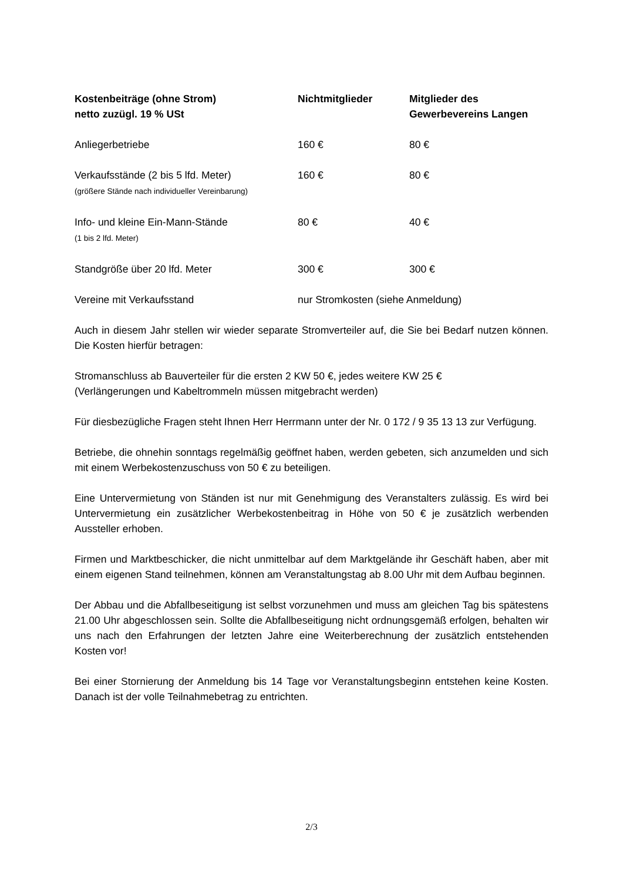| Kostenbeiträge (ohne Strom) netto zuzügl. 19 % USt | Nichtmitglieder | Mitglieder des Gewerbevereins Langen |
| --- | --- | --- |
| Anliegerbetriebe | 160 € | 80 € |
| Verkaufsstände (2 bis 5 lfd. Meter) (größere Stände nach individueller Vereinbarung) | 160 € | 80 € |
| Info- und kleine Ein-Mann-Stände (1 bis 2 lfd. Meter) | 80 € | 40 € |
| Standgröße über 20 lfd. Meter | 300 € | 300 € |
| Vereine mit Verkaufsstand | nur Stromkosten (siehe Anmeldung) | |
Auch in diesem Jahr stellen wir wieder separate Stromverteiler auf, die Sie bei Bedarf nutzen können. Die Kosten hierfür betragen:
Stromanschluss ab Bauverteiler für die ersten 2 KW 50 €, jedes weitere KW 25 €
(Verlängerungen und Kabeltrommeln müssen mitgebracht werden)
Für diesbezügliche Fragen steht Ihnen Herr Herrmann unter der Nr. 0 172 / 9 35 13 13 zur Verfügung.
Betriebe, die ohnehin sonntags regelmäßig geöffnet haben, werden gebeten, sich anzumelden und sich mit einem Werbekostenzuschuss von 50 € zu beteiligen.
Eine Untervermietung von Ständen ist nur mit Genehmigung des Veranstalters zulässig. Es wird bei Untervermietung ein zusätzlicher Werbekostenbeitrag in Höhe von 50 € je zusätzlich werbenden Aussteller erhoben.
Firmen und Marktbeschicker, die nicht unmittelbar auf dem Marktgelände ihr Geschäft haben, aber mit einem eigenen Stand teilnehmen, können am Veranstaltungstag ab 8.00 Uhr mit dem Aufbau beginnen.
Der Abbau und die Abfallbeseitigung ist selbst vorzunehmen und muss am gleichen Tag bis spätestens 21.00 Uhr abgeschlossen sein. Sollte die Abfallbeseitigung nicht ordnungsgemäß erfolgen, behalten wir uns nach den Erfahrungen der letzten Jahre eine Weiterberechnung der zusätzlich entstehenden Kosten vor!
Bei einer Stornierung der Anmeldung bis 14 Tage vor Veranstaltungsbeginn entstehen keine Kosten. Danach ist der volle Teilnahmebetrag zu entrichten.
2/3